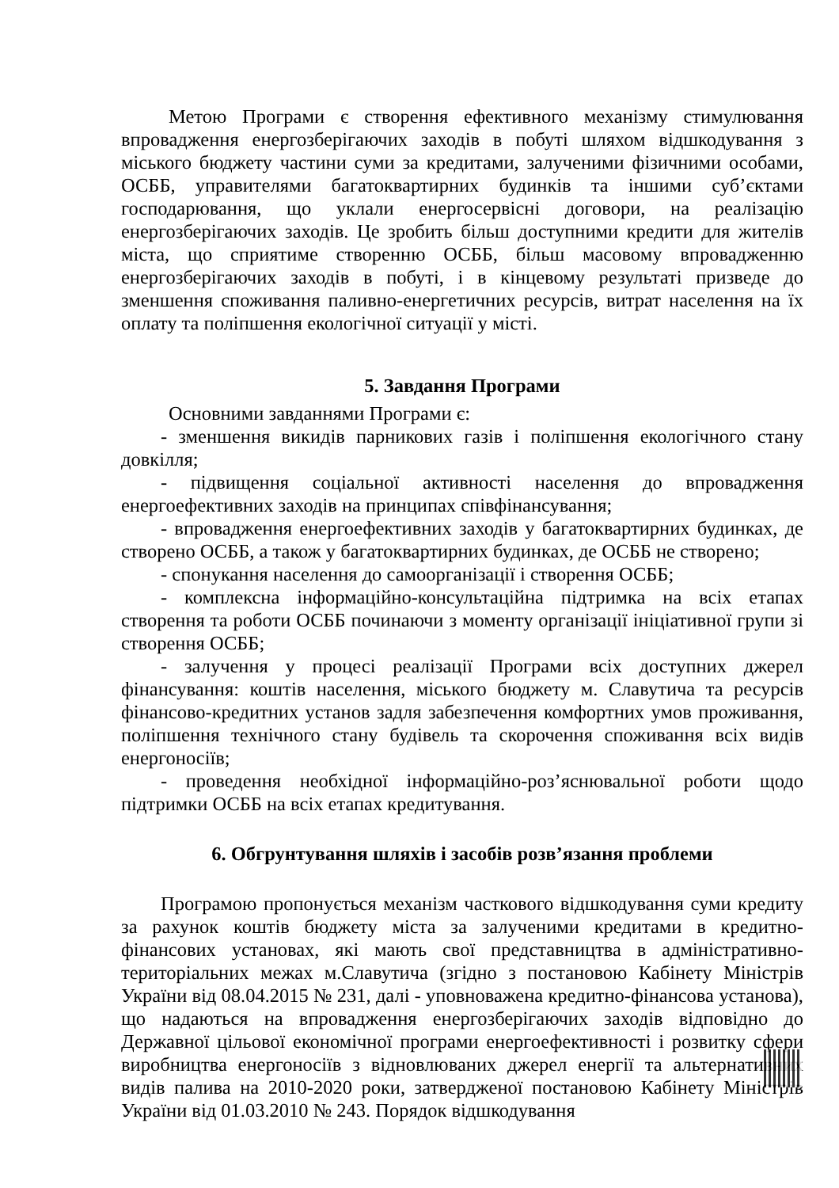Метою Програми є створення ефективного механізму стимулювання впровадження енергозберігаючих заходів в побуті шляхом відшкодування з міського бюджету частини суми за кредитами, залученими фізичними особами, ОСББ, управителями багатоквартирних будинків та іншими суб’єктами господарювання, що уклали енергосервісні договори, на реалізацію енергозберігаючих заходів. Це зробить більш доступними кредити для жителів міста, що сприятиме створенню ОСББ, більш масовому впровадженню енергозберігаючих заходів в побуті, і в кінцевому результаті призведе до зменшення споживання паливно-енергетичних ресурсів, витрат населення на їх оплату та поліпшення екологічної ситуації у місті.
5. Завдання Програми
Основними завданнями Програми є:
- зменшення викидів парникових газів і поліпшення екологічного стану довкілля;
- підвищення соціальної активності населення до впровадження енергоефективних заходів на принципах співфінансування;
- впровадження енергоефективних заходів у багатоквартирних будинках, де створено ОСББ, а також у багатоквартирних будинках, де ОСББ не створено;
- спонукання населення до самоорганізації і створення ОСББ;
- комплексна інформаційно-консультаційна підтримка на всіх етапах створення та роботи ОСББ починаючи з моменту організації ініціативної групи зі створення ОСББ;
- залучення у процесі реалізації Програми всіх доступних джерел фінансування: коштів населення, міського бюджету м. Славутича та ресурсів фінансово-кредитних установ задля забезпечення комфортних умов проживання, поліпшення технічного стану будівель та скорочення споживання всіх видів енергоносіїв;
- проведення необхідної інформаційно-роз’яснювальної роботи щодо підтримки ОСББ на всіх етапах кредитування.
6. Обгрунтування шляхів і засобів розв’язання проблеми
Програмою пропонується механізм часткового відшкодування суми кредиту за рахунок коштів бюджету міста за залученими кредитами в кредитно-фінансових установах, які мають свої представництва в адміністративно-територіальних межах м.Славутича (згідно з постановою Кабінету Міністрів України від 08.04.2015 № 231, далі - уповноважена кредитно-фінансова установа), що надаються на впровадження енергозберігаючих заходів відповідно до Державної цільової економічної програми енергоефективності і розвитку сфери виробництва енергоносіїв з відновлюваних джерел енергії та альтернативних видів палива на 2010-2020 роки, затвердженої постановою Кабінету Міністрів України від 01.03.2010 № 243. Порядок відшкодування